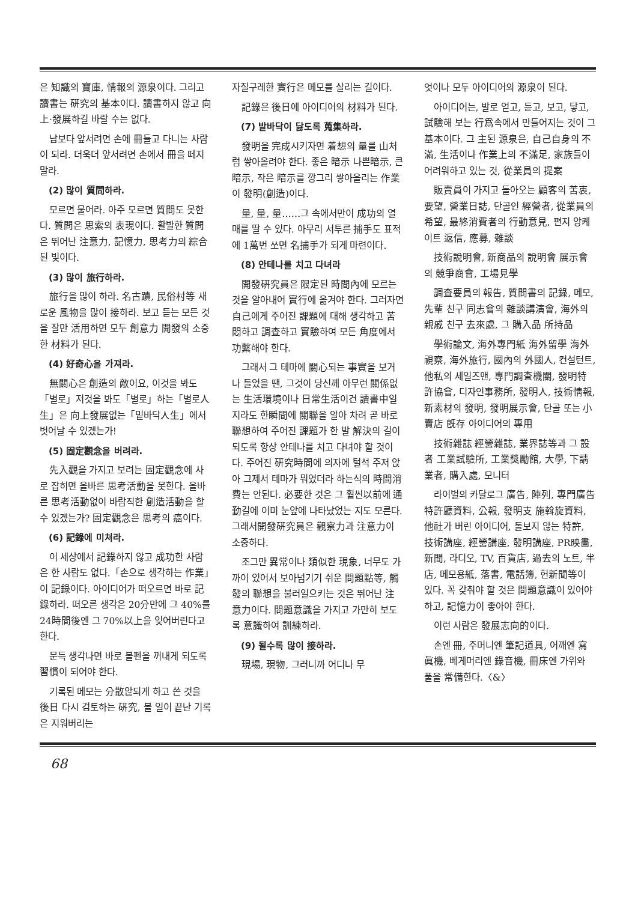은 知識의 寶庫, 情報의 源泉이다. 그리고 讀書는 硏究의 基本이다. 讀書하지 않고 向上·發展하길 바랄 수는 없다.
남보다 앞서려면 손에 冊들고 다니는 사람이 되라. 더욱더 앞서려면 손에서 冊을 떼지말라.
(2) 많이 質問하라.
모르면 물어라. 아주 모르면 質問도 못한다. 質問은 思索의 表現이다. 활발한 質問은 뛰어난 注意力, 記憶力, 思考力의 綜合된 빛이다.
(3) 많이 旅行하라.
旅行을 많이 하라. 名古蹟, 民俗村等 새로운 風物을 많이 接하라. 보고 듣는 모든 것을 잘만 活用하면 모두 創意力 開發의 소중한 材料가 된다.
(4) 好奇心을 가져라.
無關心은 創造의 敵이요, 이것을 봐도「별로」저것을 봐도「별로」하는「별로人生」은 向上發展없는「밑바닥人生」에서 벗어날 수 있겠는가!
(5) 固定觀念을 버려라.
先入觀을 가지고 보려는 固定觀念에 사로 잡히면 올바른 思考活動을 못한다. 올바른 思考活動없이 바람직한 創造活動을 할 수 있겠는가? 固定觀念은 思考의 癌이다.
(6) 記錄에 미쳐라.
이 세상에서 記錄하지 않고 成功한 사람은 한 사람도 없다.「손으로 생각하는 作業」이 記錄이다. 아이디어가 떠오르면 바로 記錄하라. 떠오른 생각은 20分만에 그 40%를 24時間後엔 그 70%以上을 잊어버린다고 한다.
문득 생각나면 바로 볼펜을 꺼내게 되도록 習慣이 되어야 한다.
기록된 메모는 分散않되게 하고 쓴 것을 後日 다시 검토하는 硏究, 볼 일이 끝난 기록은 지워버리는
자질구레한 實行은 메모를 살리는 길이다.
記錄은 後日에 아이디어의 材料가 된다.
(7) 발바닥이 닳도록 蒐集하라.
發明을 完成시키자면 着想의 量를 山처럼 쌓아올려야 한다. 좋은 暗示 나쁜暗示, 큰 暗示, 작은 暗示를 깡그리 쌓아올리는 作業이 發明(創造)이다.
量, 量, 量……그 속에서만이 成功의 열매를 딸 수 있다. 아무리 서투른 捕手도 표적에 1萬번 쏘면 名捕手가 되게 마련이다.
(8) 안테나를 치고 다녀라
開發硏究員은 限定된 時間內에 모르는 것을 알아내어 實行에 옮겨야 한다. 그러자면 自己에게 주어진 課題에 대해 생각하고 苦悶하고 調査하고 實驗하여 모든 角度에서 功繫해야 한다.
그래서 그 테마에 關心되는 事實을 보거나 들었을 땐, 그것이 당신께 아무런 關係없는 生活環境이나 日常生活이건 讀書中일지라도 한瞬間에 關聯을 알아 차려 곧 바로 聯想하여 주어진 課題가 한 발 解決의 길이 되도록 항상 안테나를 치고 다녀야 할 것이다. 주어진 硏究時間에 의자에 털석 주저 앉아 그제서 테마가 뭐였더라 하는식의 時間消費는 안된다. 必要한 것은 그 훨씬以前에 通勤길에 이미 눈앞에 나타났었는 지도 모른다. 그래서開發硏究員은 觀察力과 注意力이 소중하다.
조그만 異常이나 類似한 現象, 너무도 가까이 있어서 보아넘기기 쉬운 問題點等, 觸發의 聯想을 불러일으키는 것은 뛰어난 注意力이다. 問題意識을 가지고 가만히 보도록 意識하여 訓練하라.
(9) 될수록 많이 接하라.
現場, 現物, 그러니까 어디나 무
엇이나 모두 아이디어의 源泉이 된다.
아이디어는, 발로 얻고, 듣고, 보고, 닿고, 試驗해 보는 行爲속에서 만들어지는 것이 그 基本이다. 그 主된 源泉은, 自己自身의 不滿, 生活이나 作業上의 不滿足, 家族들이 어려워하고 있는 것, 從業員의 提案
販賣員이 가지고 돌아오는 顧客의 苦衷, 要望, 營業日誌, 단골인 經營者, 從業員의 希望, 最終消費者의 行動意見, 편지 앙케이트 返信, 應募, 雜談
技術說明會, 新商品의 說明會 展示會의 競爭商會, 工場見學
調査要員의 報告, 質問書의 記錄, 메모, 先輩 친구 同志會의 雜談講演會, 海外의 親戚 친구 去來處, 그 購入品 所持品
學術論文, 海外專門紙 海外留學 海外視察, 海外旅行, 國內의 外國人, 컨설턴트, 他私의 세일즈맨, 專門調査機關, 發明特許協會, 디자인事務所, 發明人, 技術情報, 新素材의 發明, 發明展示會, 단골 또는 小賣店 旣存 아이디어의 專用
技術雜誌 經營雜誌, 業界誌等과 그 設者 工業試驗所, 工業獎勵館, 大學, 下請業者, 購入處, 모니터
라이벌의 카달로그 廣告, 陣列, 專門廣告 特許廳資料, 公報, 發明支 施斡旋資料, 他社가 버린 아이디어, 돌보지 않는 特許, 技術講座, 經營講座, 發明講座, PR映畵, 新聞, 라디오, TV, 百貨店, 過去의 노트, 半店, 메모용紙, 落書, 電話簿, 헌新聞等이 있다. 꼭 갖춰야 할 것은 問題意識이 있어야 하고, 記憶力이 좋아야 한다.
이런 사람은 發展志向的이다.
손엔 冊, 주머니엔 筆記道具, 어깨엔 寫眞機, 베게머리엔 錄音機, 冊床엔 가위와 풀을 常備한다.〈&〉
68